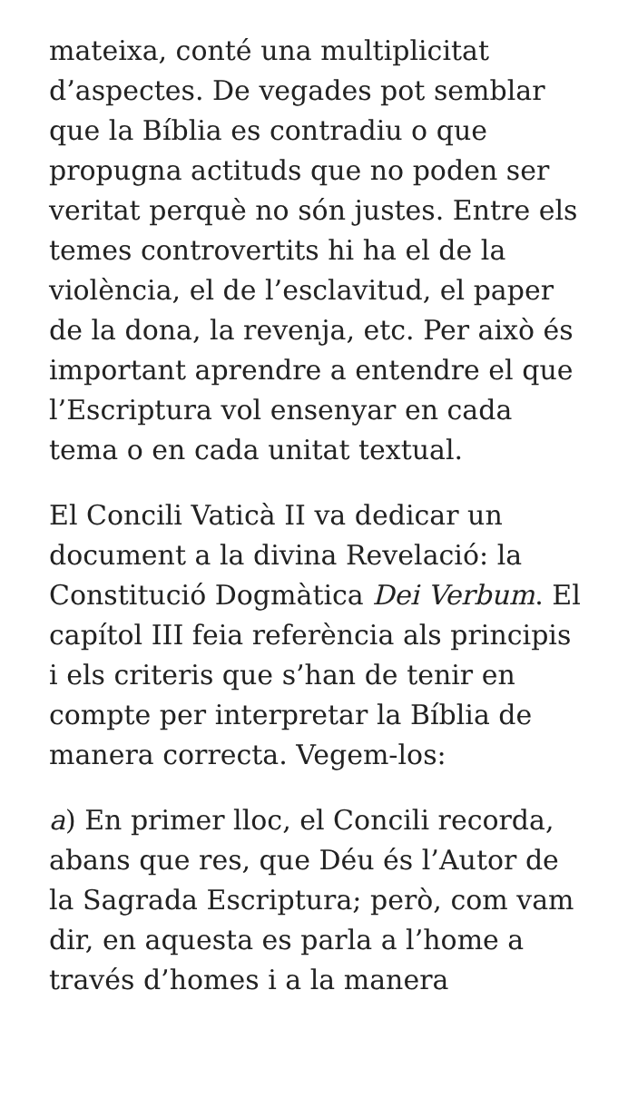mateixa, conté una multiplicitat d’aspectes. De vegades pot semblar que la Bíblia es contradiu o que propugna actituds que no poden ser veritat perquè no són justes. Entre els temes controvertits hi ha el de la violència, el de l’esclavitud, el paper de la dona, la revenja, etc. Per això és important aprendre a entendre el que l’Escriptura vol ensenyar en cada tema o en cada unitat textual.
El Concili Vaticà II va dedicar un document a la divina Revelació: la Constitució Dogmàtica Dei Verbum. El capítol III feia referència als principis i els criteris que s’han de tenir en compte per interpretar la Bíblia de manera correcta. Vegem-los:
a) En primer lloc, el Concili recorda, abans que res, que Déu és l’Autor de la Sagrada Escriptura; però, com vam dir, en aquesta es parla a l’home a través d’homes i a la manera